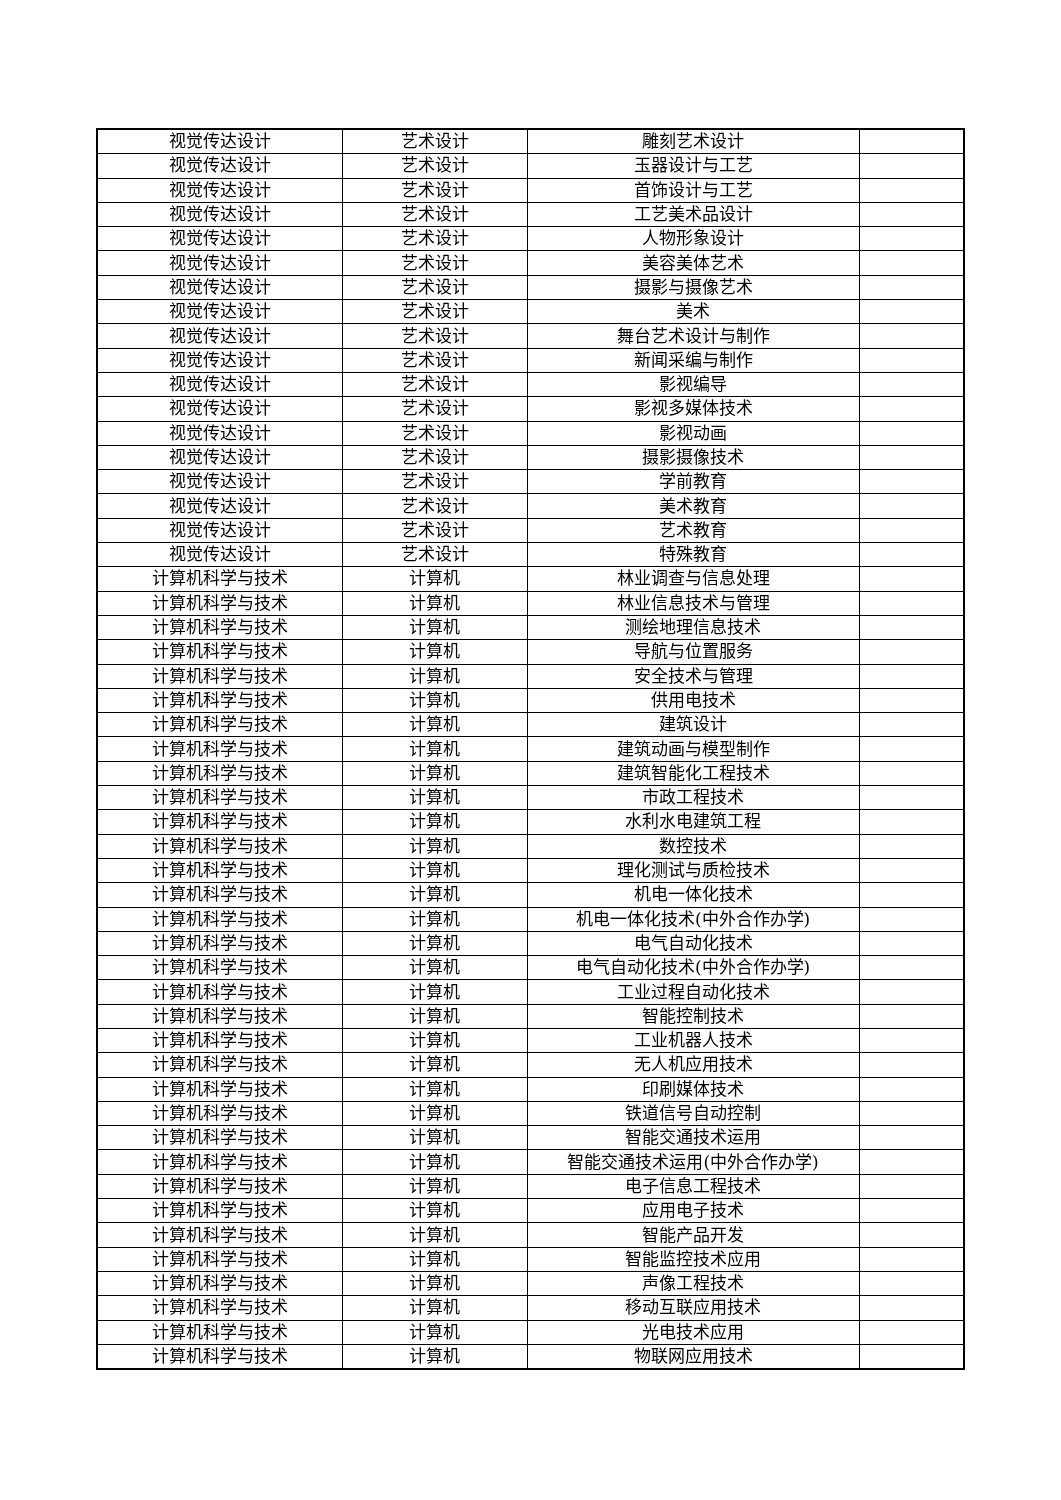| 视觉传达设计 | 艺术设计 | 雕刻艺术设计 | |
| 视觉传达设计 | 艺术设计 | 玉器设计与工艺 | |
| 视觉传达设计 | 艺术设计 | 首饰设计与工艺 | |
| 视觉传达设计 | 艺术设计 | 工艺美术品设计 | |
| 视觉传达设计 | 艺术设计 | 人物形象设计 | |
| 视觉传达设计 | 艺术设计 | 美容美体艺术 | |
| 视觉传达设计 | 艺术设计 | 摄影与摄像艺术 | |
| 视觉传达设计 | 艺术设计 | 美术 | |
| 视觉传达设计 | 艺术设计 | 舞台艺术设计与制作 | |
| 视觉传达设计 | 艺术设计 | 新闻采编与制作 | |
| 视觉传达设计 | 艺术设计 | 影视编导 | |
| 视觉传达设计 | 艺术设计 | 影视多媒体技术 | |
| 视觉传达设计 | 艺术设计 | 影视动画 | |
| 视觉传达设计 | 艺术设计 | 摄影摄像技术 | |
| 视觉传达设计 | 艺术设计 | 学前教育 | |
| 视觉传达设计 | 艺术设计 | 美术教育 | |
| 视觉传达设计 | 艺术设计 | 艺术教育 | |
| 视觉传达设计 | 艺术设计 | 特殊教育 | |
| 计算机科学与技术 | 计算机 | 林业调查与信息处理 | |
| 计算机科学与技术 | 计算机 | 林业信息技术与管理 | |
| 计算机科学与技术 | 计算机 | 测绘地理信息技术 | |
| 计算机科学与技术 | 计算机 | 导航与位置服务 | |
| 计算机科学与技术 | 计算机 | 安全技术与管理 | |
| 计算机科学与技术 | 计算机 | 供用电技术 | |
| 计算机科学与技术 | 计算机 | 建筑设计 | |
| 计算机科学与技术 | 计算机 | 建筑动画与模型制作 | |
| 计算机科学与技术 | 计算机 | 建筑智能化工程技术 | |
| 计算机科学与技术 | 计算机 | 市政工程技术 | |
| 计算机科学与技术 | 计算机 | 水利水电建筑工程 | |
| 计算机科学与技术 | 计算机 | 数控技术 | |
| 计算机科学与技术 | 计算机 | 理化测试与质检技术 | |
| 计算机科学与技术 | 计算机 | 机电一体化技术 | |
| 计算机科学与技术 | 计算机 | 机电一体化技术(中外合作办学) | |
| 计算机科学与技术 | 计算机 | 电气自动化技术 | |
| 计算机科学与技术 | 计算机 | 电气自动化技术(中外合作办学) | |
| 计算机科学与技术 | 计算机 | 工业过程自动化技术 | |
| 计算机科学与技术 | 计算机 | 智能控制技术 | |
| 计算机科学与技术 | 计算机 | 工业机器人技术 | |
| 计算机科学与技术 | 计算机 | 无人机应用技术 | |
| 计算机科学与技术 | 计算机 | 印刷媒体技术 | |
| 计算机科学与技术 | 计算机 | 铁道信号自动控制 | |
| 计算机科学与技术 | 计算机 | 智能交通技术运用 | |
| 计算机科学与技术 | 计算机 | 智能交通技术运用(中外合作办学) | |
| 计算机科学与技术 | 计算机 | 电子信息工程技术 | |
| 计算机科学与技术 | 计算机 | 应用电子技术 | |
| 计算机科学与技术 | 计算机 | 智能产品开发 | |
| 计算机科学与技术 | 计算机 | 智能监控技术应用 | |
| 计算机科学与技术 | 计算机 | 声像工程技术 | |
| 计算机科学与技术 | 计算机 | 移动互联应用技术 | |
| 计算机科学与技术 | 计算机 | 光电技术应用 | |
| 计算机科学与技术 | 计算机 | 物联网应用技术 | |